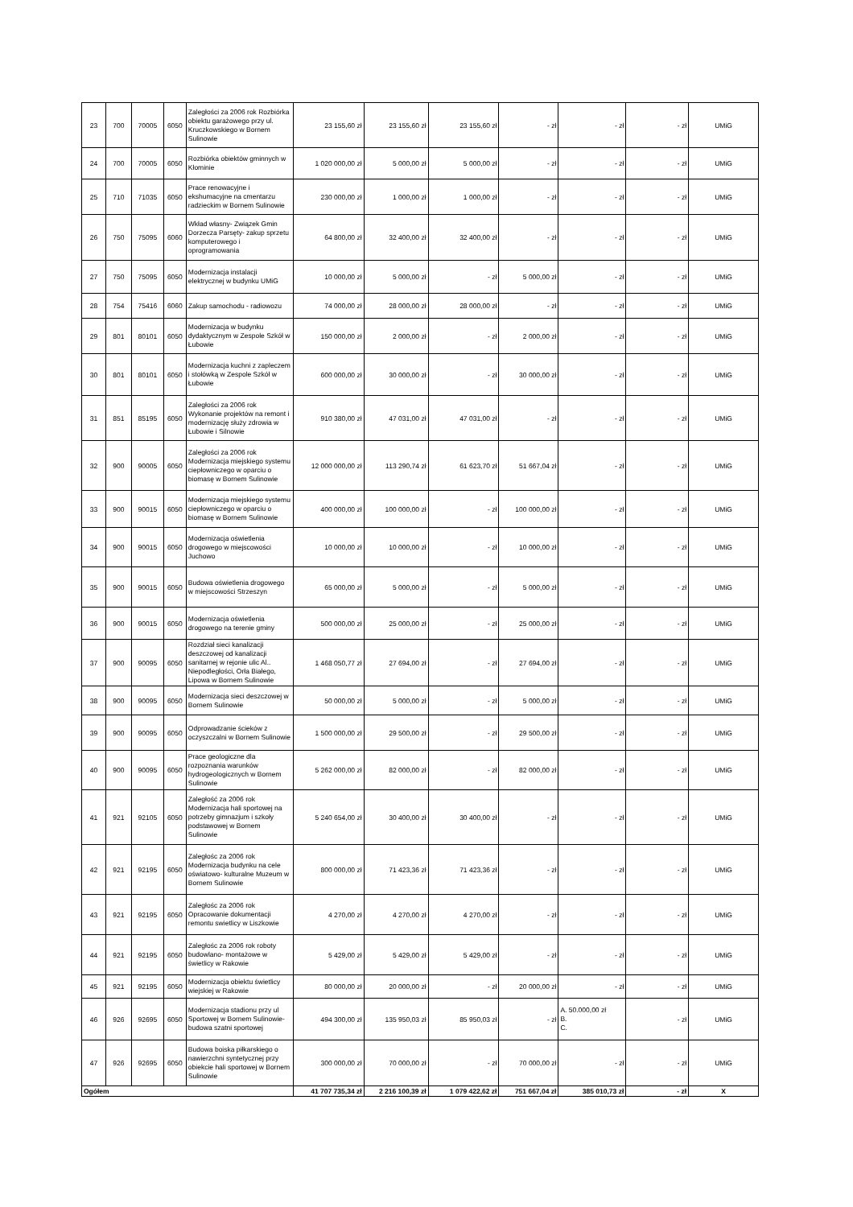| 23 | 700 | 70005 | 6050 | Zaległości za 2006 rok Rozbiórka obiektu garażowego przy ul. Kruczkowskiego w Bornem Sulinowie | 23 155,60 zł | 23 155,60 zł | 23 155,60 zł | - zł | - zł | - zł | UMiG |
| 24 | 700 | 70005 | 6050 | Rozbiórka obiektów gminnych w Kłominie | 1 020 000,00 zł | 5 000,00 zł | 5 000,00 zł | - zł | - zł | - zł | UMiG |
| 25 | 710 | 71035 | 6050 | Prace renowacyjne i ekshumacyjne na cmentarzu radzieckim w Bornem Sulinowie | 230 000,00 zł | 1 000,00 zł | 1 000,00 zł | - zł | - zł | - zł | UMiG |
| 26 | 750 | 75095 | 6060 | Wkład własny- Związek Gmin Dorzecza Parsęty- zakup sprzetu komputerowego i oprogramowania | 64 800,00 zł | 32 400,00 zł | 32 400,00 zł | - zł | - zł | - zł | UMiG |
| 27 | 750 | 75095 | 6050 | Modernizacja instalacji elektrycznej w budynku UMiG | 10 000,00 zł | 5 000,00 zł | - zł | 5 000,00 zł | - zł | - zł | UMiG |
| 28 | 754 | 75416 | 6060 | Zakup samochodu - radiowozu | 74 000,00 zł | 28 000,00 zł | 28 000,00 zł | - zł | - zł | - zł | UMiG |
| 29 | 801 | 80101 | 6050 | Modernizacja w budynku dydaktycznym w Zespole Szkół w Łubowie | 150 000,00 zł | 2 000,00 zł | - zł | 2 000,00 zł | - zł | - zł | UMiG |
| 30 | 801 | 80101 | 6050 | Modernizacja kuchni z zapleczem i stołówką w Zespole Szkół w Łubowie | 600 000,00 zł | 30 000,00 zł | - zł | 30 000,00 zł | - zł | - zł | UMiG |
| 31 | 851 | 85195 | 6050 | Zaległości za 2006 rok Wykonanie projektów na remont i modernizację służy zdrowia w Łubowie i Silnowie | 910 380,00 zł | 47 031,00 zł | 47 031,00 zł | - zł | - zł | - zł | UMiG |
| 32 | 900 | 90005 | 6050 | Zaległości za 2006 rok Modernizacja miejskiego systemu ciepłowniczego w oparciu o biomasę w Bornem Sulinowie | 12 000 000,00 zł | 113 290,74 zł | 61 623,70 zł | 51 667,04 zł | - zł | - zł | UMiG |
| 33 | 900 | 90015 | 6050 | Modernizacja miejskiego systemu ciepłowniczego w oparciu o biomasę w Bornem Sulinowie | 400 000,00 zł | 100 000,00 zł | - zł | 100 000,00 zł | - zł | - zł | UMiG |
| 34 | 900 | 90015 | 6050 | Modernizacja oświetlenia drogowego w miejscowości Juchowo | 10 000,00 zł | 10 000,00 zł | - zł | 10 000,00 zł | - zł | - zł | UMiG |
| 35 | 900 | 90015 | 6050 | Budowa oświetlenia drogowego w miejscowości Strzeszyn | 65 000,00 zł | 5 000,00 zł | - zł | 5 000,00 zł | - zł | - zł | UMiG |
| 36 | 900 | 90015 | 6050 | Modernizacja oświetlenia drogowego na terenie gminy | 500 000,00 zł | 25 000,00 zł | - zł | 25 000,00 zł | - zł | - zł | UMiG |
| 37 | 900 | 90095 | 6050 | Rozdział sieci kanalizacji deszczowej od kanalizacji sanitarnej w rejonie ulic Al.. Niepodległości, Orła Białego, Lipowa w Bornem Sulinowie | 1 468 050,77 zł | 27 694,00 zł | - zł | 27 694,00 zł | - zł | - zł | UMiG |
| 38 | 900 | 90095 | 6050 | Modernizacja sieci deszczowej w Bornem Sulinowie | 50 000,00 zł | 5 000,00 zł | - zł | 5 000,00 zł | - zł | - zł | UMiG |
| 39 | 900 | 90095 | 6050 | Odprowadzanie ścieków z oczyszczalni w Bornem Sulinowie | 1 500 000,00 zł | 29 500,00 zł | - zł | 29 500,00 zł | - zł | - zł | UMiG |
| 40 | 900 | 90095 | 6050 | Prace geologiczne dla rozpoznania warunków hydrogeologicznych w Bornem Sulinowie | 5 262 000,00 zł | 82 000,00 zł | - zł | 82 000,00 zł | - zł | - zł | UMiG |
| 41 | 921 | 92105 | 6050 | Zaległość za 2006 rok Modernizacja hali sportowej na potrzeby gimnazjum i szkoły podstawowej w Bornem Sulinowie | 5 240 654,00 zł | 30 400,00 zł | 30 400,00 zł | - zł | - zł | - zł | UMiG |
| 42 | 921 | 92195 | 6050 | Zaległośc za 2006 rok Modernizacja budynku na cele oświatowo- kulturalne Muzeum w Bornem Sulinowie | 800 000,00 zł | 71 423,36 zł | 71 423,36 zł | - zł | - zł | - zł | UMiG |
| 43 | 921 | 92195 | 6050 | Zaległośc za 2006 rok Opracowanie dokumentacji remontu swietlicy w Liszkowie | 4 270,00 zł | 4 270,00 zł | 4 270,00 zł | - zł | - zł | - zł | UMiG |
| 44 | 921 | 92195 | 6050 | Zaległośc za 2006 rok roboty budowlano- montażowe w świetlicy w Rakowie | 5 429,00 zł | 5 429,00 zł | 5 429,00 zł | - zł | - zł | - zł | UMiG |
| 45 | 921 | 92195 | 6050 | Modernizacja obiektu świetlicy wiejskiej w Rakowie | 80 000,00 zł | 20 000,00 zł | - zł | 20 000,00 zł | - zł | - zł | UMiG |
| 46 | 926 | 92695 | 6050 | Modernizacja stadionu przy ul Sportowej w Bornem Sulinowie- budowa szatni sportowej | 494 300,00 zł | 135 950,03 zł | 85 950,03 zł | - zł | A. 50.000,00 zł B. C. | - zł | UMiG |
| 47 | 926 | 92695 | 6050 | Budowa boiska piłkarskiego o nawierzchni syntetycznej przy obiekcie hali sportowej w Bornem Sulinowie | 300 000,00 zł | 70 000,00 zł | - zł | 70 000,00 zł | - zł | - zł | UMiG |
| Ogółem | | | | | 41 707 735,34 zł | 2 216 100,39 zł | 1 079 422,62 zł | 751 667,04 zł | 385 010,73 zł | - zł | X |